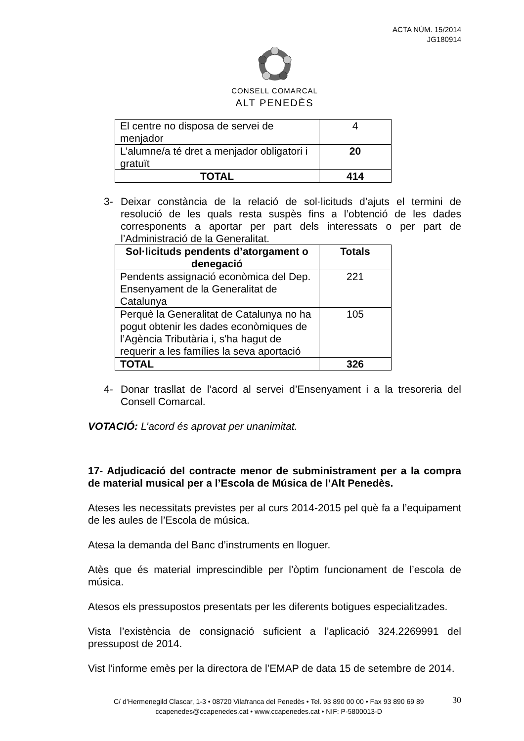ACTA NÚM. 15/2014
JG180914
CONSELL COMARCAL
ALT PENEDÈS
| El centre no disposa de servei de menjador | 4 |
| L’alumne/a té dret a menjador obligatori i gratuït | 20 |
| TOTAL | 414 |
3- Deixar constància de la relació de sol·licituds d’ajuts el termini de resolució de les quals resta suspès fins a l’obtenció de les dades corresponents a aportar per part dels interessats o per part de l’Administració de la Generalitat.
| Sol·licituds pendents d’atorgament o denegació | Totals |
| --- | --- |
| Pendents assignació econòmica del Dep. Ensenyament de la Generalitat de Catalunya | 221 |
| Perquè la Generalitat de Catalunya no ha pogut obtenir les dades econòmiques de l’Agència Tributària i, s'ha hagut de requerir a les famílies la seva aportació | 105 |
| TOTAL | 326 |
4- Donar trasllat de l’acord al servei d’Ensenyament i a la tresoreria del Consell Comarcal.
VOTACIÓ: L’acord és aprovat per unanimitat.
17- Adjudicació del contracte menor de subministrament per a la compra de material musical per a l’Escola de Música de l’Alt Penedès.
Ateses les necessitats previstes per al curs 2014-2015 pel què fa a l’equipament de les aules de l’Escola de música.
Atesa la demanda del Banc d’instruments en lloguer.
Atès que és material imprescindible per l’òptim funcionament de l’escola de música.
Atesos els pressupostos presentats per les diferents botigues especialitzades.
Vista l’existència de consignació suficient a l’aplicació 324.2269991 del pressupost de 2014.
Vist l’informe emès per la directora de l’EMAP de data 15 de setembre de 2014.
C/ d’Hermenegild Clascar, 1-3 • 08720 Vilafranca del Penedès • Tel. 93 890 00 00 • Fax 93 890 69 89
ccapenedes@ccapenedes.cat • www.ccapenedes.cat • NIF: P-5800013-D
30